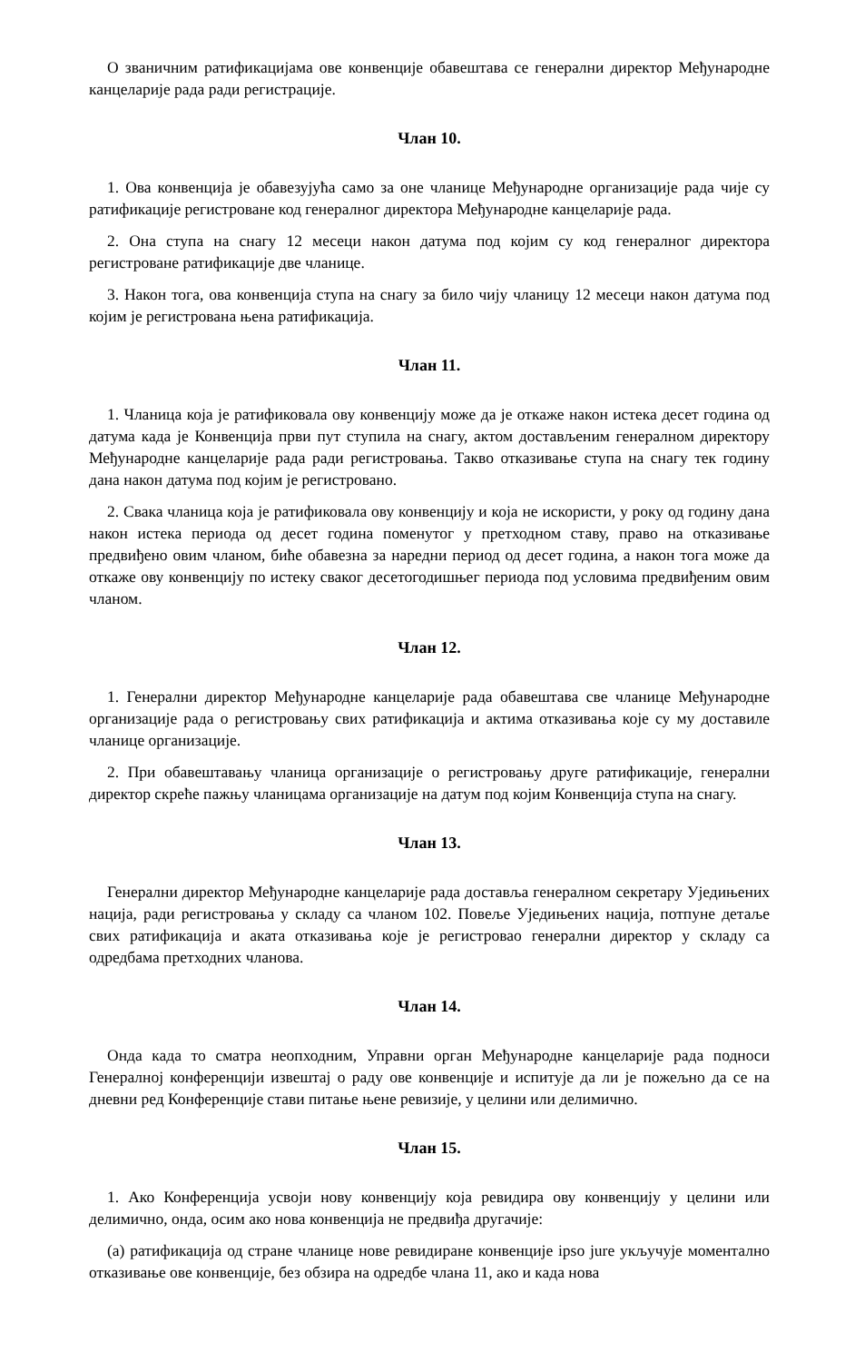О званичним ратификацијама ове конвенције обавештава се генерални директор Међународне канцеларије рада ради регистрације.
Члан 10.
1. Ова конвенција је обавезујућа само за оне чланице Међународне организације рада чије су ратификације регистроване код генералног директора Међународне канцеларије рада.
2. Она ступа на снагу 12 месеци након датума под којим су код генералног директора регистроване ратификације две чланице.
3. Након тога, ова конвенција ступа на снагу за било чију чланицу 12 месеци након датума под којим је регистрована њена ратификација.
Члан 11.
1. Чланица која је ратификовала ову конвенцију може да је откаже након истека десет година од датума када је Конвенција први пут ступила на снагу, актом достављеним генералном директору Међународне канцеларије рада ради регистровања. Такво отказивање ступа на снагу тек годину дана након датума под којим је регистровано.
2. Свака чланица која је ратификовала ову конвенцију и која не искористи, у року од годину дана након истека периода од десет година поменутог у претходном ставу, право на отказивање предвиђено овим чланом, биће обавезна за наредни период од десет година, а након тога може да откаже ову конвенцију по истеку сваког десетогодишњег периода под условима предвиђеним овим чланом.
Члан 12.
1. Генерални директор Међународне канцеларије рада обавештава све чланице Међународне организације рада о регистровању свих ратификација и актима отказивања које су му доставиле чланице организације.
2. При обавештавању чланица организације о регистровању друге ратификације, генерални директор скреће пажњу чланицама организације на датум под којим Конвенција ступа на снагу.
Члан 13.
Генерални директор Међународне канцеларије рада доставља генералном секретару Уједињених нација, ради регистровања у складу са чланом 102. Повеље Уједињених нација, потпуне детаље свих ратификација и аката отказивања које је регистровао генерални директор у складу са одредбама претходних чланова.
Члан 14.
Онда када то сматра неопходним, Управни орган Међународне канцеларије рада подноси Генералној конференцији извештај о раду ове конвенције и испитује да ли је пожељно да се на дневни ред Конференције стави питање њене ревизије, у целини или делимично.
Члан 15.
1. Ако Конференција усвоји нову конвенцију која ревидира ову конвенцију у целини или делимично, онда, осим ако нова конвенција не предвиђа другачије:
(а) ратификација од стране чланице нове ревидиране конвенције ipso jure укључује моментално отказивање ове конвенције, без обзира на одредбе члана 11, ако и када нова